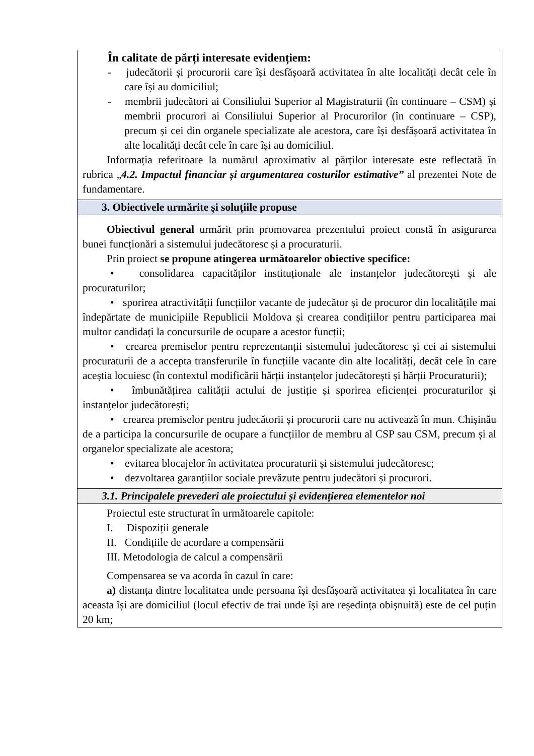| În calitate de părți interesate evidențiem: - judecătorii și procurorii care își desfășoară activitatea în alte localități decât cele în care își au domiciliul; - membrii judecători ai Consiliului Superior al Magistraturii (în continuare – CSM) și membrii procurori ai Consiliului Superior al Procurorilor (în continuare – CSP), precum și cei din organele specializate ale acestora, care își desfășoară activitatea în alte localități decât cele în care își au domiciliul. Informația referitoare la numărul aproximativ al părților interesate este reflectată în rubrica „ 4.2. Impactul financiar și argumentarea costurilor estimative” al prezentei Note de fundamentare. |
| 3. Obiectivele urmărite și soluțiile propuse |
| Obiectivul general urmărit prin promovarea prezentului proiect constă în asigurarea bunei funcționări a sistemului judecătoresc și a procuraturii. Prin proiect se propune atingerea următoarelor obiective specifice: • consolidarea capacităților instituționale ale instanțelor judecătorești și ale procuraturilor; • sporirea atractivității funcțiilor vacante de judecător și de procuror din localitățile mai îndepărtate de municipiile Republicii Moldova și crearea condițiilor pentru participarea mai multor candidați la concursurile de ocupare a acestor funcții; • crearea premiselor pentru reprezentanții sistemului judecătoresc și cei ai sistemului procuraturii de a accepta transferurile în funcțiile vacante din alte localități, decât cele în care aceștia locuiesc (în contextul modificării hărții instanțelor judecătorești și hărții Procuraturii); • îmbunătățirea calității actului de justiție și sporirea eficienței procuraturilor și instanțelor judecătorești; • crearea premiselor pentru judecătorii și procurorii care nu activează în mun. Chișinău de a participa la concursurile de ocupare a funcțiilor de membru al CSP sau CSM, precum și al organelor specializate ale acestora; • evitarea blocajelor în activitatea procuraturii și sistemului judecătoresc; • dezvoltarea garanțiilor sociale prevăzute pentru judecători și procurori. |
| 3.1. Principalele prevederi ale proiectului și evidențierea elementelor noi |
| Proiectul este structurat în următoarele capitole: I. Dispoziții generale II. Condițiile de acordare a compensării III. Metodologia de calcul a compensării Compensarea se va acorda în cazul în care: a) distanța dintre localitatea unde persoana își desfășoară activitatea și localitatea în care aceasta își are domiciliul (locul efectiv de trai unde își are reședința obișnuită) este de cel puțin 20 km; |